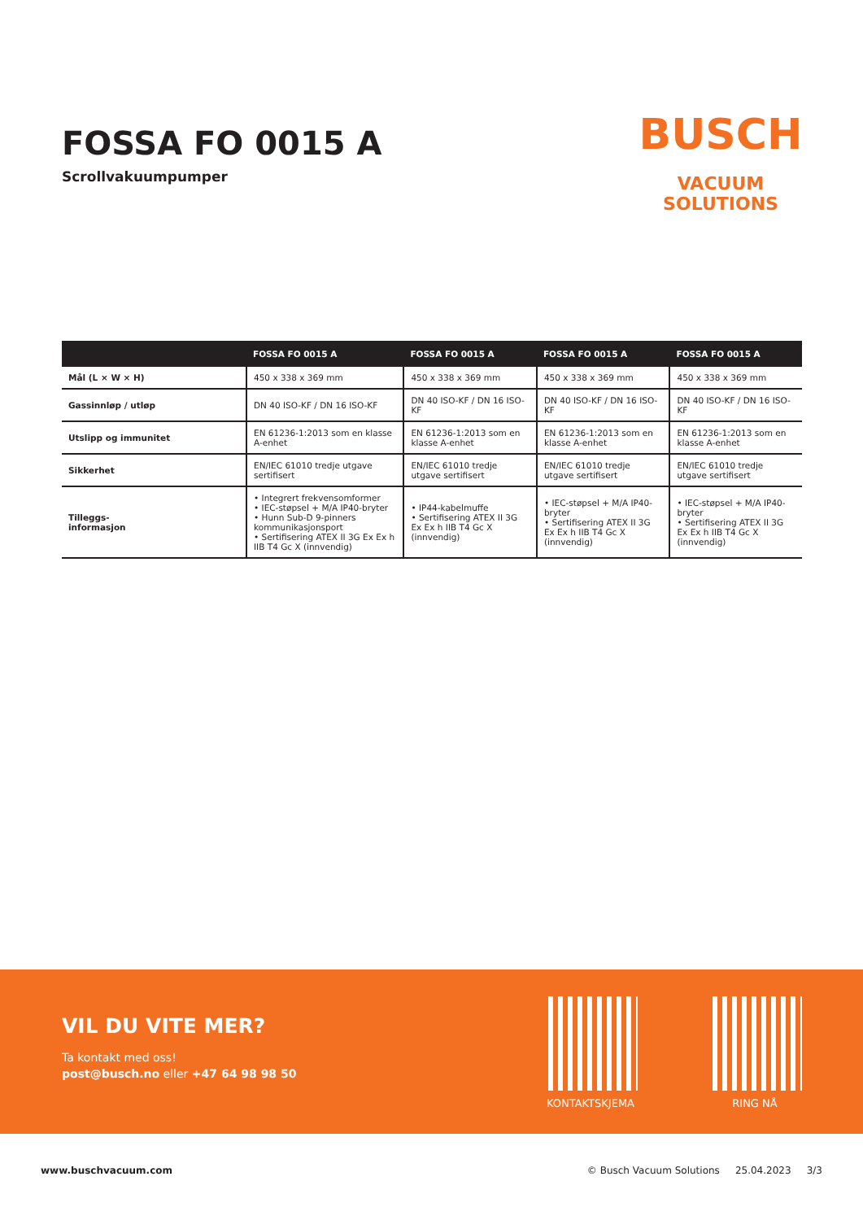FOSSA FO 0015 A
Scrollvakuumpumper
BUSCH
VACUUM SOLUTIONS
| | FOSSA FO 0015 A | FOSSA FO 0015 A | FOSSA FO 0015 A | FOSSA FO 0015 A |
| --- | --- | --- | --- | --- |
| Mål (L × W × H) | 450 x 338 x 369 mm | 450 x 338 x 369 mm | 450 x 338 x 369 mm | 450 x 338 x 369 mm |
| Gassinnløp / utløp | DN 40 ISO-KF / DN 16 ISO-KF | DN 40 ISO-KF / DN 16 ISO-KF | DN 40 ISO-KF / DN 16 ISO-KF | DN 40 ISO-KF / DN 16 ISO-KF |
| Utslipp og immunitet | EN 61236-1:2013 som en klasse A-enhet | EN 61236-1:2013 som en klasse A-enhet | EN 61236-1:2013 som en klasse A-enhet | EN 61236-1:2013 som en klasse A-enhet |
| Sikkerhet | EN/IEC 61010 tredje utgave sertifisert | EN/IEC 61010 tredje utgave sertifisert | EN/IEC 61010 tredje utgave sertifisert | EN/IEC 61010 tredje utgave sertifisert |
| Tilleggs- informasjon | • Integrert frekvensomformer • IEC-støpsel + M/A IP40-bryter • Hunn Sub-D 9-pinners kommunikasjonsport • Sertifisering ATEX II 3G Ex Ex h IIB T4 Gc X (innvendig) | • IP44-kabelmuffe • Sertifisering ATEX II 3G Ex Ex h IIB T4 Gc X (innvendig) | • IEC-støpsel + M/A IP40-bryter • Sertifisering ATEX II 3G Ex Ex h IIB T4 Gc X (innvendig) | • IEC-støpsel + M/A IP40-bryter • Sertifisering ATEX II 3G Ex Ex h IIB T4 Gc X (innvendig) |
VIL DU VITE MER?
Ta kontakt med oss!
post@busch.no eller +47 64 98 98 50
KONTAKTSKJEMA RING NÅ
www.buschvacuum.com © Busch Vacuum Solutions 25.04.2023 3/3